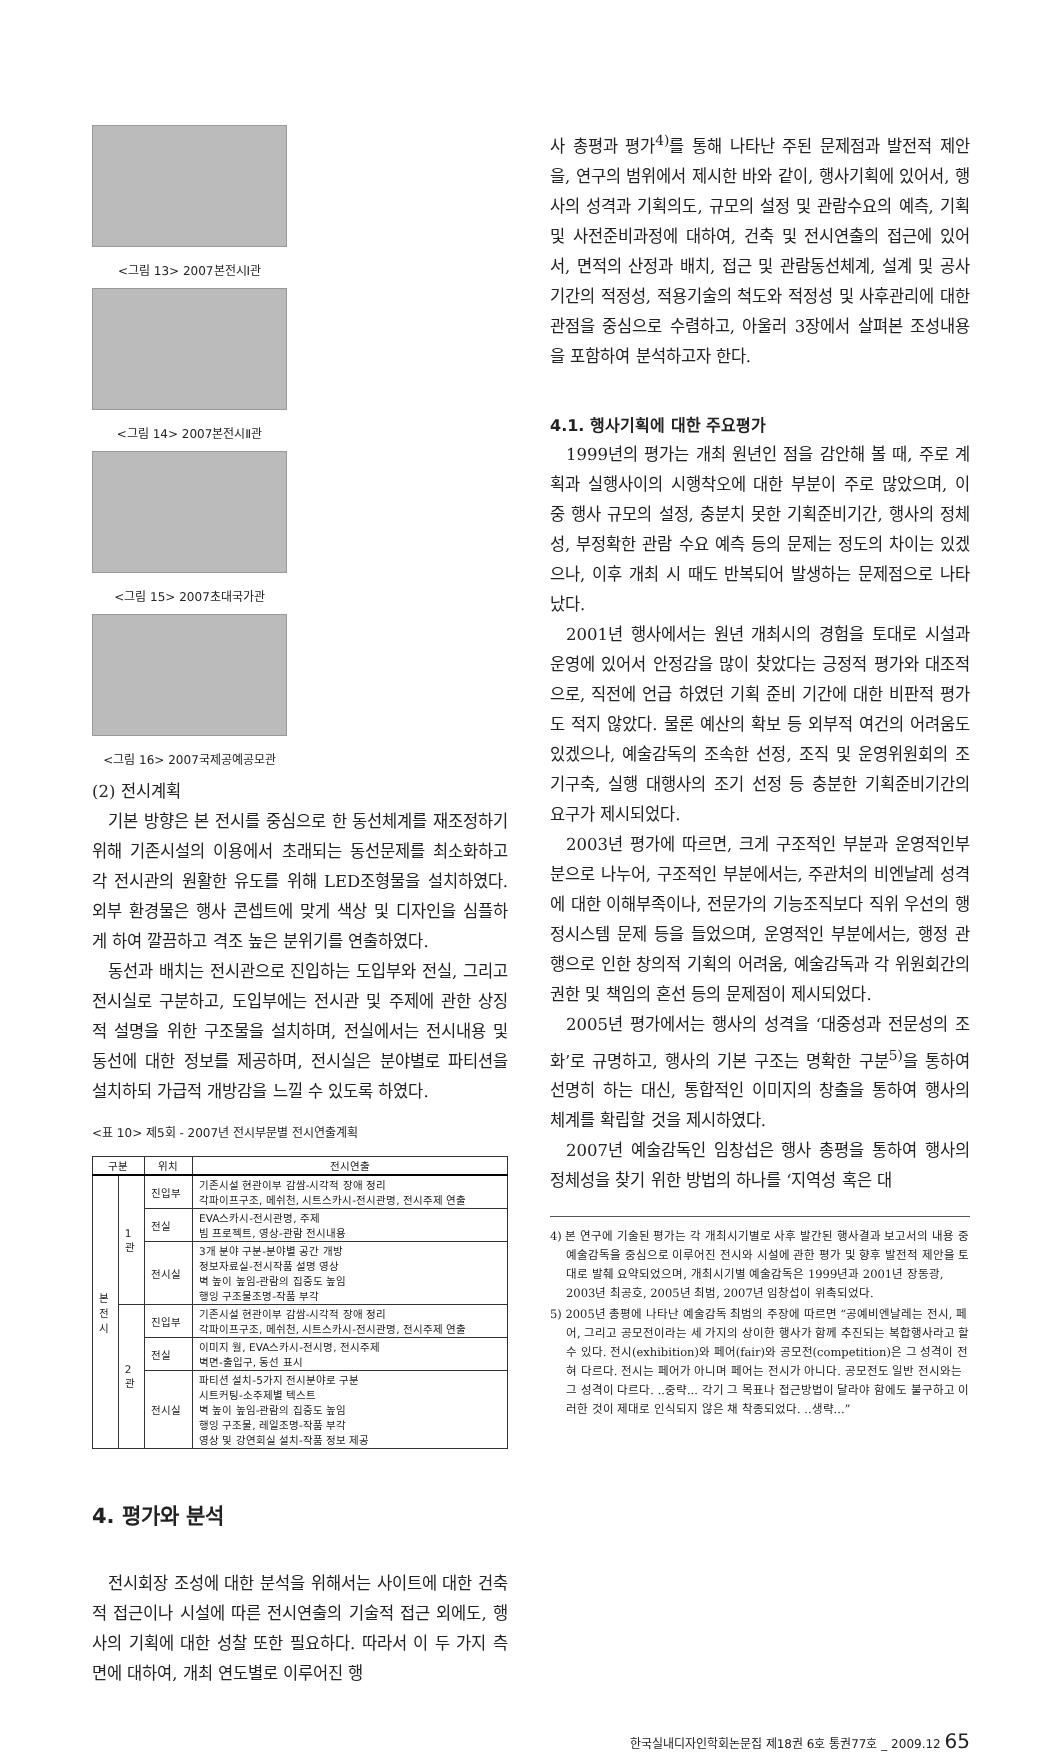<그림 13> 2007본전시Ⅰ관
<그림 14> 2007본전시Ⅱ관
<그림 15> 2007초대국가관
<그림 16> 2007국제공예공모관
(2) 전시계획
기본 방향은 본 전시를 중심으로 한 동선체계를 재조정하기 위해 기존시설의 이용에서 초래되는 동선문제를 최소화하고 각 전시관의 원활한 유도를 위해 LED조형물을 설치하였다. 외부 환경물은 행사 콘셉트에 맞게 색상 및 디자인을 심플하게 하여 깔끔하고 격조 높은 분위기를 연출하였다.
동선과 배치는 전시관으로 진입하는 도입부와 전실, 그리고 전시실로 구분하고, 도입부에는 전시관 및 주제에 관한 상징적 설명을 위한 구조물을 설치하며, 전실에서는 전시내용 및 동선에 대한 정보를 제공하며, 전시실은 분야별로 파티션을 설치하되 가급적 개방감을 느낄 수 있도록 하였다.
<표 10> 제5회 - 2007년 전시부문별 전시연출계획
| 구분 | | 위치 | 전시연출 |
| --- | --- | --- | --- |
| 본 전 시 | 1 관 | 진입부 | 기존시설 현관이부 감쌈-시각적 장애 정리 각파이프구조, 메쉬천, 시트스카시-전시관명, 전시주제 연출 |
| | | 전실 | EVA스카시-전시관명, 주제 빔 프로젝트, 영상-관람 전시내용 |
| | | 전시실 | 3개 분야 구분-분야별 공간 개방 정보자료실-전시작품 설명 영상 벽 높이 높임-관람의 집중도 높임 행잉 구조물조명-작품 부각 |
| | 2 관 | 진입부 | 기존시설 현관이부 감쌈-시각적 장애 정리 각파이프구조, 메쉬천, 시트스카시-전시관명, 전시주제 연출 |
| | | 전실 | 이미지 월, EVA스카시-전시명, 전시주제 벽면-출입구, 동선 표시 |
| | | 전시실 | 파티션 설치-5가지 전시분야로 구분 시트커팅-소주제별 텍스트 벽 높이 높임-관람의 집중도 높임 행잉 구조물, 레일조명-작품 부각 영상 및 강연회실 설치-작품 정보 제공 |
4. 평가와 분석
전시회장 조성에 대한 분석을 위해서는 사이트에 대한 건축적 접근이나 시설에 따른 전시연출의 기술적 접근 외에도, 행사의 기획에 대한 성찰 또한 필요하다. 따라서 이 두 가지 측면에 대하여, 개최 연도별로 이루어진 행
사 총평과 평가<sup>4)</sup>를 통해 나타난 주된 문제점과 발전적 제안을, 연구의 범위에서 제시한 바와 같이, 행사기획에 있어서, 행사의 성격과 기획의도, 규모의 설정 및 관람수요의 예측, 기획 및 사전준비과정에 대하여, 건축 및 전시연출의 접근에 있어서, 면적의 산정과 배치, 접근 및 관람동선체계, 설계 및 공사 기간의 적정성, 적용기술의 척도와 적정성 및 사후관리에 대한 관점을 중심으로 수렴하고, 아울러 3장에서 살펴본 조성내용을 포함하여 분석하고자 한다.
4.1. 행사기획에 대한 주요평가
1999년의 평가는 개최 원년인 점을 감안해 볼 때, 주로 계획과 실행사이의 시행착오에 대한 부분이 주로 많았으며, 이 중 행사 규모의 설정, 충분치 못한 기획준비기간, 행사의 정체성, 부정확한 관람 수요 예측 등의 문제는 정도의 차이는 있겠으나, 이후 개최 시 때도 반복되어 발생하는 문제점으로 나타났다.
2001년 행사에서는 원년 개최시의 경험을 토대로 시설과 운영에 있어서 안정감을 많이 찾았다는 긍정적 평가와 대조적으로, 직전에 언급 하였던 기획 준비 기간에 대한 비판적 평가도 적지 않았다. 물론 예산의 확보 등 외부적 여건의 어려움도 있겠으나, 예술감독의 조속한 선정, 조직 및 운영위원회의 조기구축, 실행 대행사의 조기 선정 등 충분한 기획준비기간의 요구가 제시되었다.
2003년 평가에 따르면, 크게 구조적인 부분과 운영적인부분으로 나누어, 구조적인 부분에서는, 주관처의 비엔날레 성격에 대한 이해부족이나, 전문가의 기능조직보다 직위 우선의 행정시스템 문제 등을 들었으며, 운영적인 부분에서는, 행정 관행으로 인한 창의적 기획의 어려움, 예술감독과 각 위원회간의 권한 및 책임의 혼선 등의 문제점이 제시되었다.
2005년 평가에서는 행사의 성격을 ‘대중성과 전문성의 조화’로 규명하고, 행사의 기본 구조는 명확한 구분<sup>5)</sup>을 통하여 선명히 하는 대신, 통합적인 이미지의 창출을 통하여 행사의 체계를 확립할 것을 제시하였다.
2007년 예술감독인 임창섭은 행사 총평을 통하여 행사의 정체성을 찾기 위한 방법의 하나를 ‘지역성 혹은 대
4) 본 연구에 기술된 평가는 각 개최시기별로 사후 발간된 행사결과 보고서의 내용 중 예술감독을 중심으로 이루어진 전시와 시설에 관한 평가 및 향후 발전적 제안을 토대로 발췌 요약되었으며, 개최시기별 예술감독은 1999년과 2001년 장동광, 2003년 최공호, 2005년 최범, 2007년 임창섭이 위촉되었다.
5) 2005년 총평에 나타난 예술감독 최범의 주장에 따르면 “공예비엔날레는 전시, 페어, 그리고 공모전이라는 세 가지의 상이한 행사가 함께 추진되는 복합행사라고 할 수 있다. 전시(exhibition)와 페어(fair)와 공모전(competition)은 그 성격이 전혀 다르다. 전시는 페어가 아니며 페어는 전시가 아니다. 공모전도 일반 전시와는 그 성격이 다르다. ..중략... 각기 그 목표나 접근방법이 달라야 함에도 불구하고 이러한 것이 제대로 인식되지 않은 채 착종되었다. ..생략...”
한국실내디자인학회논문집 제18권 6호 통권77호 _ 2009.12 65